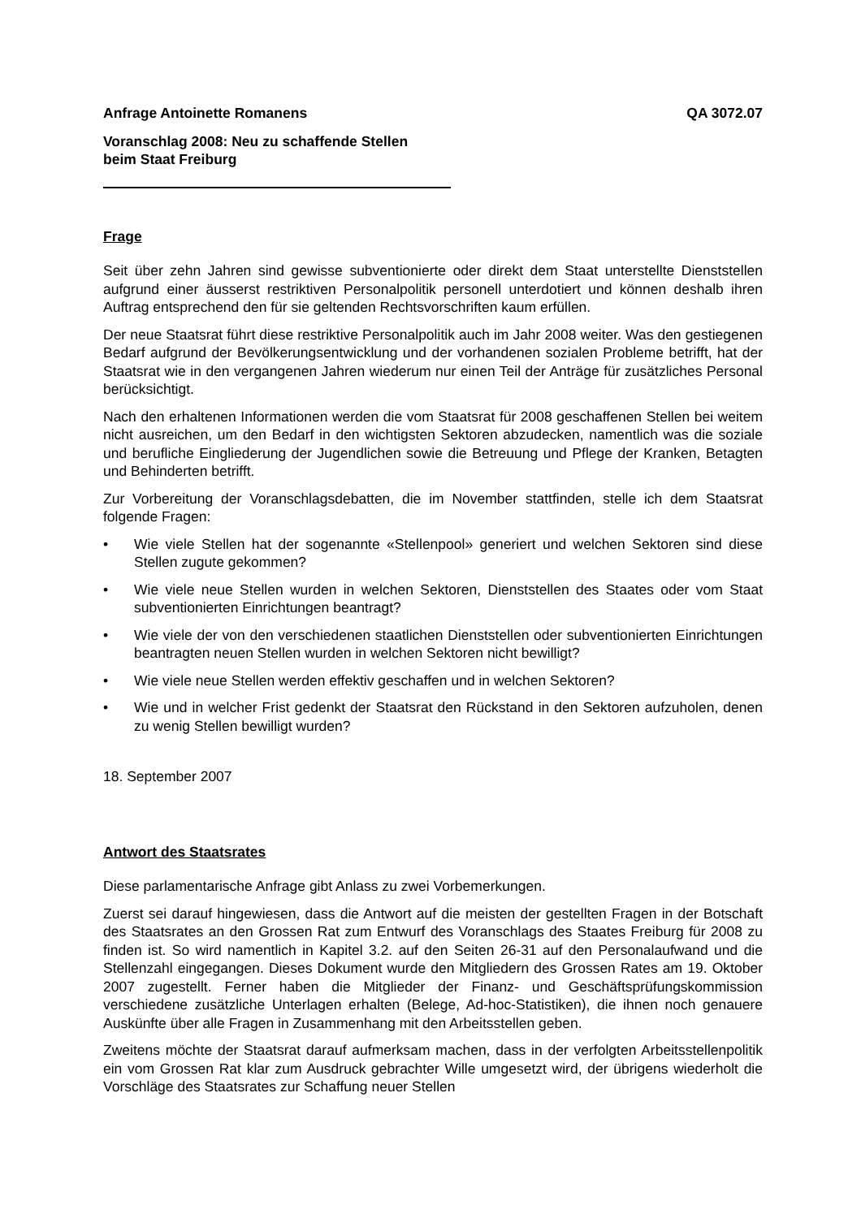Anfrage Antoinette Romanens QA 3072.07
Voranschlag 2008: Neu zu schaffende Stellen
beim Staat Freiburg
Frage
Seit über zehn Jahren sind gewisse subventionierte oder direkt dem Staat unterstellte Dienststellen aufgrund einer äusserst restriktiven Personalpolitik personell unterdotiert und können deshalb ihren Auftrag entsprechend den für sie geltenden Rechtsvorschriften kaum erfüllen.
Der neue Staatsrat führt diese restriktive Personalpolitik auch im Jahr 2008 weiter. Was den gestiegenen Bedarf aufgrund der Bevölkerungsentwicklung und der vorhandenen sozialen Probleme betrifft, hat der Staatsrat wie in den vergangenen Jahren wiederum nur einen Teil der Anträge für zusätzliches Personal berücksichtigt.
Nach den erhaltenen Informationen werden die vom Staatsrat für 2008 geschaffenen Stellen bei weitem nicht ausreichen, um den Bedarf in den wichtigsten Sektoren abzudecken, namentlich was die soziale und berufliche Eingliederung der Jugendlichen sowie die Betreuung und Pflege der Kranken, Betagten und Behinderten betrifft.
Zur Vorbereitung der Voranschlagsdebatten, die im November stattfinden, stelle ich dem Staatsrat folgende Fragen:
• Wie viele Stellen hat der sogenannte «Stellenpool» generiert und welchen Sektoren sind diese Stellen zugute gekommen?
• Wie viele neue Stellen wurden in welchen Sektoren, Dienststellen des Staates oder vom Staat subventionierten Einrichtungen beantragt?
• Wie viele der von den verschiedenen staatlichen Dienststellen oder subventionierten Einrichtungen beantragten neuen Stellen wurden in welchen Sektoren nicht bewilligt?
• Wie viele neue Stellen werden effektiv geschaffen und in welchen Sektoren?
• Wie und in welcher Frist gedenkt der Staatsrat den Rückstand in den Sektoren aufzuholen, denen zu wenig Stellen bewilligt wurden?
18. September 2007
Antwort des Staatsrates
Diese parlamentarische Anfrage gibt Anlass zu zwei Vorbemerkungen.
Zuerst sei darauf hingewiesen, dass die Antwort auf die meisten der gestellten Fragen in der Botschaft des Staatsrates an den Grossen Rat zum Entwurf des Voranschlags des Staates Freiburg für 2008 zu finden ist. So wird namentlich in Kapitel 3.2. auf den Seiten 26-31 auf den Personalaufwand und die Stellenzahl eingegangen. Dieses Dokument wurde den Mitgliedern des Grossen Rates am 19. Oktober 2007 zugestellt. Ferner haben die Mitglieder der Finanz- und Geschäftsprüfungskommission verschiedene zusätzliche Unterlagen erhalten (Belege, Ad-hoc-Statistiken), die ihnen noch genauere Auskünfte über alle Fragen in Zusammenhang mit den Arbeitsstellen geben.
Zweitens möchte der Staatsrat darauf aufmerksam machen, dass in der verfolgten Arbeitsstellenpolitik ein vom Grossen Rat klar zum Ausdruck gebrachter Wille umgesetzt wird, der übrigens wiederholt die Vorschläge des Staatsrates zur Schaffung neuer Stellen